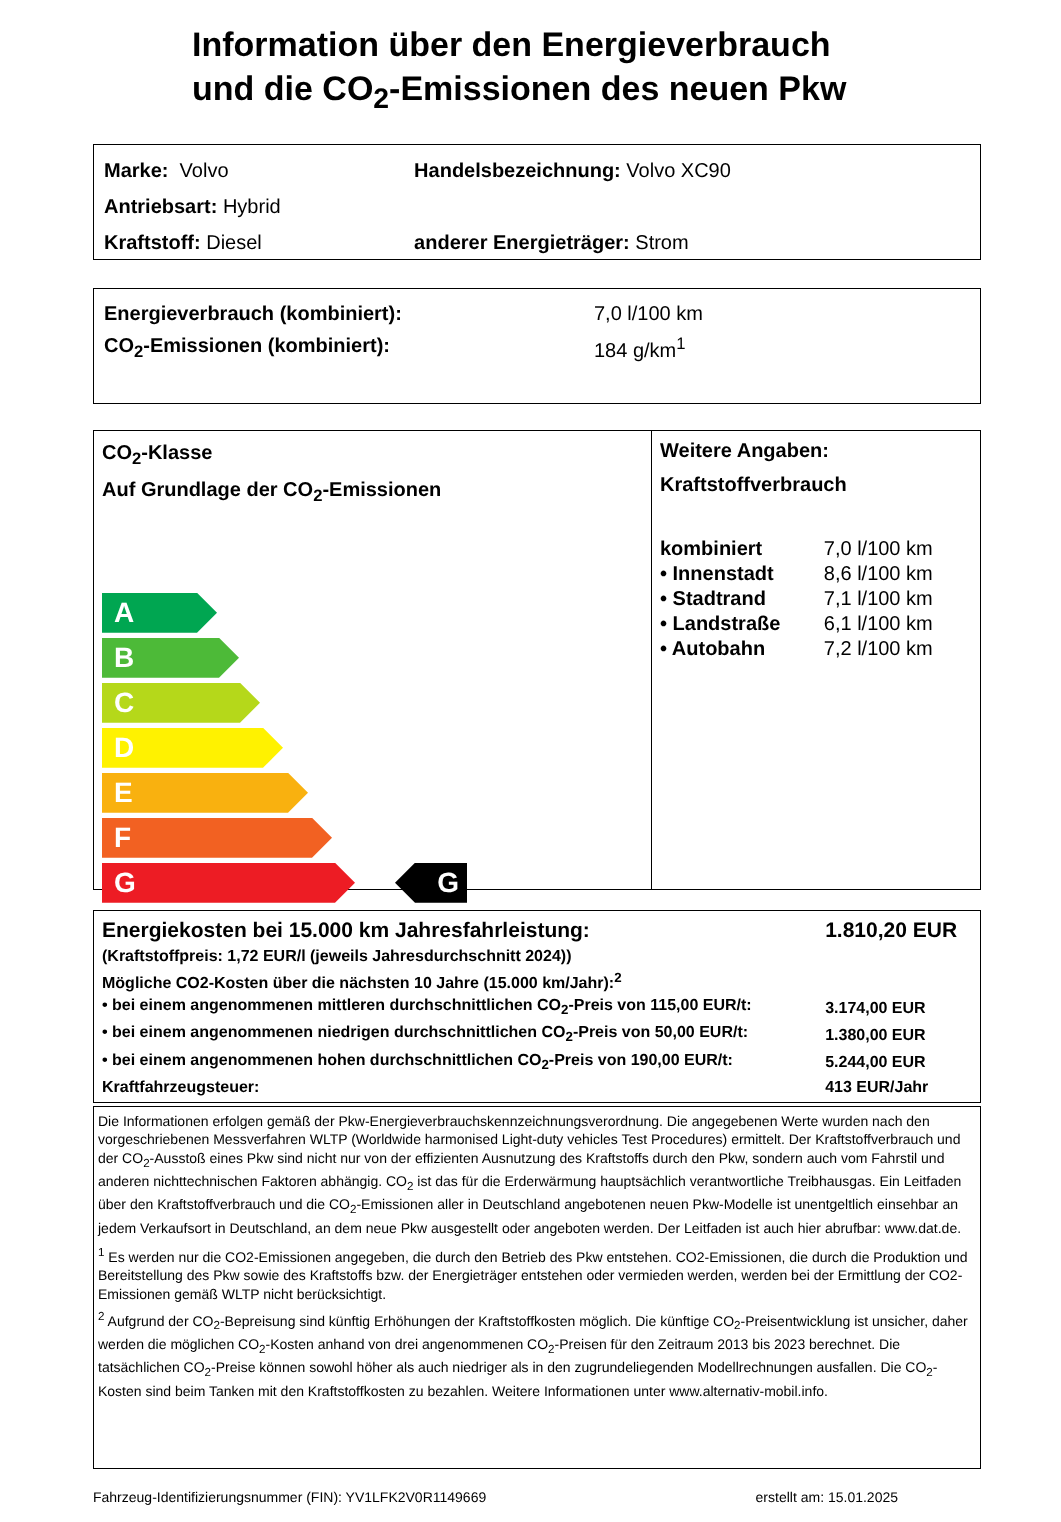Information über den Energieverbrauch
und die CO<sub>2</sub>-Emissionen des neuen Pkw
| Marke: Volvo | Handelsbezeichnung: Volvo XC90 |
| Antriebsart: Hybrid | |
| Kraftstoff: Diesel | anderer Energieträger: Strom |
| Energieverbrauch (kombiniert): | 7,0 l/100 km |
| CO<sub>2</sub>-Emissionen (kombiniert): | 184 g/km<sup>1</sup> |
CO<sub>2</sub>-Klasse
Auf Grundlage der CO<sub>2</sub>-Emissionen
A
B
C
D
E
F
G G
Weitere Angaben:
Kraftstoffverbrauch
| kombiniert | 7,0 l/100 km |
| • Innenstadt | 8,6 l/100 km |
| • Stadtrand | 7,1 l/100 km |
| • Landstraße | 6,1 l/100 km |
| • Autobahn | 7,2 l/100 km |
| Energiekosten bei 15.000 km Jahresfahrleistung: | 1.810,20 EUR |
| (Kraftstoffpreis: 1,72 EUR/l (jeweils Jahresdurchschnitt 2024)) | |
| Mögliche CO2-Kosten über die nächsten 10 Jahre (15.000 km/Jahr):<sup>2</sup> | |
| • bei einem angenommenen mittleren durchschnittlichen CO<sub>2</sub>-Preis von 115,00 EUR/t: | 3.174,00 EUR |
| • bei einem angenommenen niedrigen durchschnittlichen CO<sub>2</sub>-Preis von 50,00 EUR/t: | 1.380,00 EUR |
| • bei einem angenommenen hohen durchschnittlichen CO<sub>2</sub>-Preis von 190,00 EUR/t: | 5.244,00 EUR |
| Kraftfahrzeugsteuer: | 413 EUR/Jahr |
Die Informationen erfolgen gemäß der Pkw-Energieverbrauchskennzeichnungsverordnung. Die angegebenen Werte wurden nach den vorgeschriebenen Messverfahren WLTP (Worldwide harmonised Light-duty vehicles Test Procedures) ermittelt. Der Kraftstoffverbrauch und der CO<sub>2</sub>-Ausstoß eines Pkw sind nicht nur von der effizienten Ausnutzung des Kraftstoffs durch den Pkw, sondern auch vom Fahrstil und anderen nichttechnischen Faktoren abhängig. CO<sub>2</sub> ist das für die Erderwärmung hauptsächlich verantwortliche Treibhausgas. Ein Leitfaden über den Kraftstoffverbrauch und die CO<sub>2</sub>-Emissionen aller in Deutschland angebotenen neuen Pkw-Modelle ist unentgeltlich einsehbar an jedem Verkaufsort in Deutschland, an dem neue Pkw ausgestellt oder angeboten werden. Der Leitfaden ist auch hier abrufbar: www.dat.de.
<sup>1</sup> Es werden nur die CO2-Emissionen angegeben, die durch den Betrieb des Pkw entstehen. CO2-Emissionen, die durch die Produktion und Bereitstellung des Pkw sowie des Kraftstoffs bzw. der Energieträger entstehen oder vermieden werden, werden bei der Ermittlung der CO2-Emissionen gemäß WLTP nicht berücksichtigt.
<sup>2</sup> Aufgrund der CO<sub>2</sub>-Bepreisung sind künftig Erhöhungen der Kraftstoffkosten möglich. Die künftige CO<sub>2</sub>-Preisentwicklung ist unsicher, daher werden die möglichen CO<sub>2</sub>-Kosten anhand von drei angenommenen CO<sub>2</sub>-Preisen für den Zeitraum 2013 bis 2023 berechnet. Die tatsächlichen CO<sub>2</sub>-Preise können sowohl höher als auch niedriger als in den zugrundeliegenden Modellrechnungen ausfallen. Die CO<sub>2</sub>-Kosten sind beim Tanken mit den Kraftstoffkosten zu bezahlen. Weitere Informationen unter www.alternativ-mobil.info.
Fahrzeug-Identifizierungsnummer (FIN): YV1LFK2V0R1149669 erstellt am: 15.01.2025